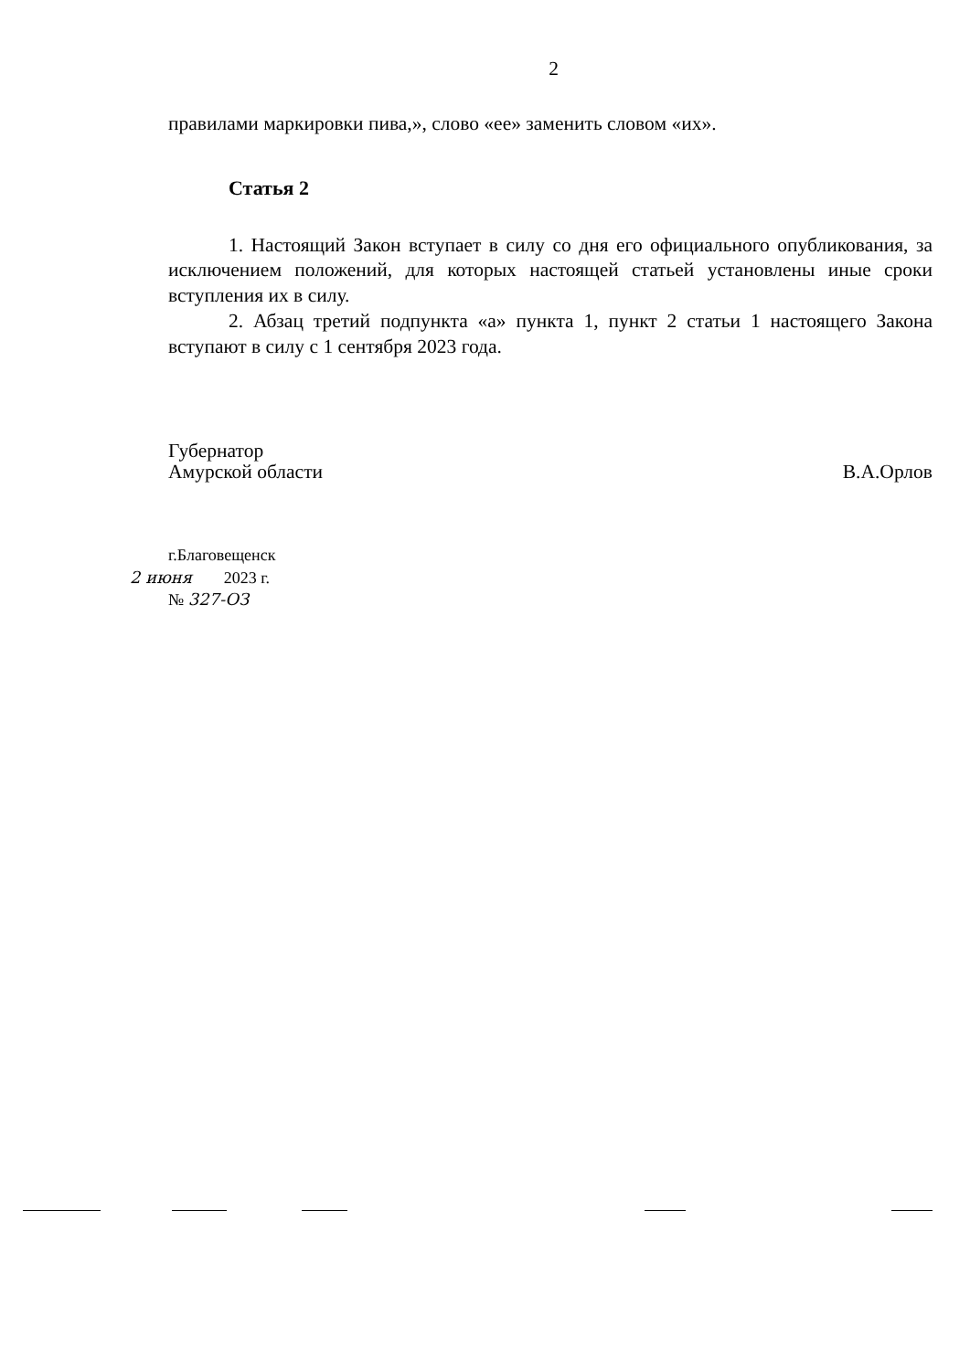2
правилами маркировки пива,», слово «ее» заменить словом «их».
Статья 2
1. Настоящий Закон вступает в силу со дня его официального опубликования, за исключением положений, для которых настоящей статьей установлены иные сроки вступления их в силу.
2. Абзац третий подпункта «а» пункта 1, пункт 2 статьи 1 настоящего Закона вступают в силу с 1 сентября 2023 года.
Губернатор
Амурской области
В.А.Орлов
г.Благовещенск
2 июня 2023 г.
№ 327-ОЗ